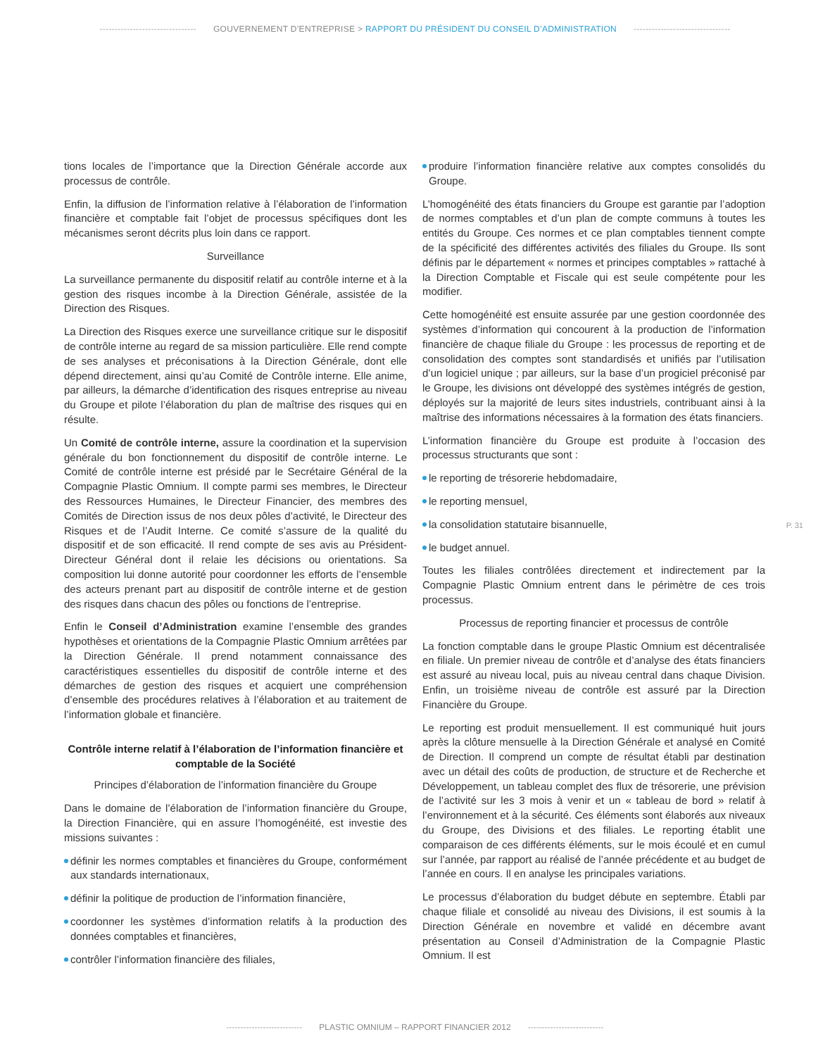-------------------------------- GOUVERNEMENT D’ENTREPRISE > RAPPORT DU PRÉSIDENT DU CONSEIL D’ADMINISTRATION --------------------------------
tions locales de l’importance que la Direction Générale accorde aux processus de contrôle.
Enfin, la diffusion de l’information relative à l’élaboration de l’information financière et comptable fait l’objet de processus spécifiques dont les mécanismes seront décrits plus loin dans ce rapport.
Surveillance
La surveillance permanente du dispositif relatif au contrôle interne et à la gestion des risques incombe à la Direction Générale, assistée de la Direction des Risques.
La Direction des Risques exerce une surveillance critique sur le dispositif de contrôle interne au regard de sa mission particulière. Elle rend compte de ses analyses et préconisations à la Direction Générale, dont elle dépend directement, ainsi qu’au Comité de Contrôle interne. Elle anime, par ailleurs, la démarche d’identification des risques entreprise au niveau du Groupe et pilote l’élaboration du plan de maîtrise des risques qui en résulte.
Un Comité de contrôle interne, assure la coordination et la supervision générale du bon fonctionnement du dispositif de contrôle interne. Le Comité de contrôle interne est présidé par le Secrétaire Général de la Compagnie Plastic Omnium. Il compte parmi ses membres, le Directeur des Ressources Humaines, le Directeur Financier, des membres des Comités de Direction issus de nos deux pôles d’activité, le Directeur des Risques et de l’Audit Interne. Ce comité s’assure de la qualité du dispositif et de son efficacité. Il rend compte de ses avis au Président-Directeur Général dont il relaie les décisions ou orientations. Sa composition lui donne autorité pour coordonner les efforts de l’ensemble des acteurs prenant part au dispositif de contrôle interne et de gestion des risques dans chacun des pôles ou fonctions de l’entreprise.
Enfin le Conseil d’Administration examine l’ensemble des grandes hypothèses et orientations de la Compagnie Plastic Omnium arrêtées par la Direction Générale. Il prend notamment connaissance des caractéristiques essentielles du dispositif de contrôle interne et des démarches de gestion des risques et acquiert une compréhension d’ensemble des procédures relatives à l’élaboration et au traitement de l’information globale et financière.
Contrôle interne relatif à l’élaboration de l’information financière et comptable de la Société
Principes d’élaboration de l’information financière du Groupe
Dans le domaine de l’élaboration de l’information financière du Groupe, la Direction Financière, qui en assure l’homogénéité, est investie des missions suivantes :
définir les normes comptables et financières du Groupe, conformément aux standards internationaux,
définir la politique de production de l’information financière,
coordonner les systèmes d’information relatifs à la production des données comptables et financières,
contrôler l’information financière des filiales,
produire l’information financière relative aux comptes consolidés du Groupe.
L’homogénéité des états financiers du Groupe est garantie par l’adoption de normes comptables et d’un plan de compte communs à toutes les entités du Groupe. Ces normes et ce plan comptables tiennent compte de la spécificité des différentes activités des filiales du Groupe. Ils sont définis par le département « normes et principes comptables » rattaché à la Direction Comptable et Fiscale qui est seule compétente pour les modifier.
Cette homogénéité est ensuite assurée par une gestion coordonnée des systèmes d’information qui concourent à la production de l’information financière de chaque filiale du Groupe : les processus de reporting et de consolidation des comptes sont standardisés et unifiés par l’utilisation d’un logiciel unique ; par ailleurs, sur la base d’un progiciel préconisé par le Groupe, les divisions ont développé des systèmes intégrés de gestion, déployés sur la majorité de leurs sites industriels, contribuant ainsi à la maîtrise des informations nécessaires à la formation des états financiers.
L’information financière du Groupe est produite à l’occasion des processus structurants que sont :
le reporting de trésorerie hebdomadaire,
le reporting mensuel,
la consolidation statutaire bisannuelle,
le budget annuel.
Toutes les filiales contrôlées directement et indirectement par la Compagnie Plastic Omnium entrent dans le périmètre de ces trois processus.
Processus de reporting financier et processus de contrôle
La fonction comptable dans le groupe Plastic Omnium est décentralisée en filiale. Un premier niveau de contrôle et d’analyse des états financiers est assuré au niveau local, puis au niveau central dans chaque Division. Enfin, un troisième niveau de contrôle est assuré par la Direction Financière du Groupe.
Le reporting est produit mensuellement. Il est communiqué huit jours après la clôture mensuelle à la Direction Générale et analysé en Comité de Direction. Il comprend un compte de résultat établi par destination avec un détail des coûts de production, de structure et de Recherche et Développement, un tableau complet des flux de trésorerie, une prévision de l’activité sur les 3 mois à venir et un « tableau de bord » relatif à l’environnement et à la sécurité. Ces éléments sont élaborés aux niveaux du Groupe, des Divisions et des filiales. Le reporting établit une comparaison de ces différents éléments, sur le mois écoulé et en cumul sur l’année, par rapport au réalisé de l’année précédente et au budget de l’année en cours. Il en analyse les principales variations.
Le processus d’élaboration du budget débute en septembre. Établi par chaque filiale et consolidé au niveau des Divisions, il est soumis à la Direction Générale en novembre et validé en décembre avant présentation au Conseil d’Administration de la Compagnie Plastic Omnium. Il est
P. 31
--------------------------- PLASTIC OMNIUM – RAPPORT FINANCIER 2012 ---------------------------